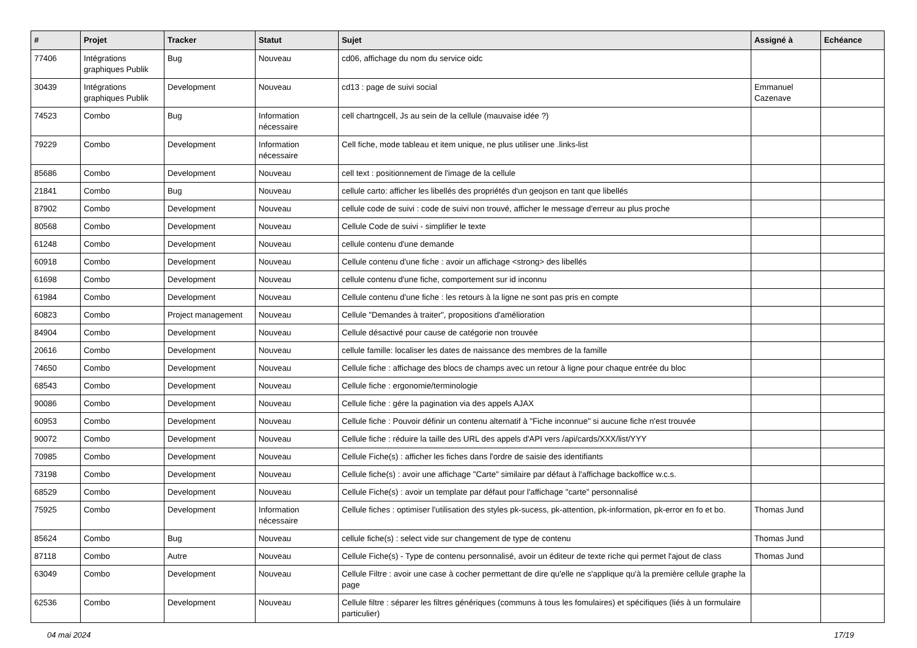| # | Projet | Tracker | Statut | Sujet | Assigné à | Echéance |
| --- | --- | --- | --- | --- | --- | --- |
| 77406 | Intégrations graphiques Publik | Bug | Nouveau | cd06, affichage du nom du service oidc | | |
| 30439 | Intégrations graphiques Publik | Development | Nouveau | cd13 : page de suivi social | Emmanuel Cazenave | |
| 74523 | Combo | Bug | Information nécessaire | cell chartngcell, Js au sein de la cellule (mauvaise idée ?) | | |
| 79229 | Combo | Development | Information nécessaire | Cell fiche, mode tableau et item unique, ne plus utiliser une .links-list | | |
| 85686 | Combo | Development | Nouveau | cell text : positionnement de l'image de la cellule | | |
| 21841 | Combo | Bug | Nouveau | cellule carto: afficher les libellés des propriétés d'un geojson en tant que libellés | | |
| 87902 | Combo | Development | Nouveau | cellule code de suivi : code de suivi non trouvé, afficher le message d'erreur au plus proche | | |
| 80568 | Combo | Development | Nouveau | Cellule Code de suivi - simplifier le texte | | |
| 61248 | Combo | Development | Nouveau | cellule contenu d'une demande | | |
| 60918 | Combo | Development | Nouveau | Cellule contenu d'une fiche : avoir un affichage <strong> des libellés | | |
| 61698 | Combo | Development | Nouveau | cellule contenu d'une fiche, comportement sur id inconnu | | |
| 61984 | Combo | Development | Nouveau | Cellule contenu d'une fiche : les retours à la ligne ne sont pas pris en compte | | |
| 60823 | Combo | Project management | Nouveau | Cellule "Demandes à traiter", propositions d'amélioration | | |
| 84904 | Combo | Development | Nouveau | Cellule désactivé pour cause de catégorie non trouvée | | |
| 20616 | Combo | Development | Nouveau | cellule famille: localiser les dates de naissance des membres de la famille | | |
| 74650 | Combo | Development | Nouveau | Cellule fiche : affichage des blocs de champs avec un retour à ligne pour chaque entrée du bloc | | |
| 68543 | Combo | Development | Nouveau | Cellule fiche : ergonomie/terminologie | | |
| 90086 | Combo | Development | Nouveau | Cellule fiche : gére la pagination via des appels AJAX | | |
| 60953 | Combo | Development | Nouveau | Cellule fiche : Pouvoir définir un contenu alternatif à "Fiche inconnue" si aucune fiche n'est trouvée | | |
| 90072 | Combo | Development | Nouveau | Cellule fiche : réduire la taille des URL des appels d'API vers /api/cards/XXX/list/YYY | | |
| 70985 | Combo | Development | Nouveau | Cellule Fiche(s) : afficher les fiches dans l'ordre de saisie des identifiants | | |
| 73198 | Combo | Development | Nouveau | Cellule fiche(s) : avoir une affichage "Carte" similaire par défaut à l'affichage backoffice w.c.s. | | |
| 68529 | Combo | Development | Nouveau | Cellule Fiche(s) : avoir un template par défaut pour l'affichage "carte" personnalisé | | |
| 75925 | Combo | Development | Information nécessaire | Cellule fiches : optimiser l'utilisation des styles pk-sucess, pk-attention, pk-information, pk-error en fo et bo. | Thomas Jund | |
| 85624 | Combo | Bug | Nouveau | cellule fiche(s) : select vide sur changement de type de contenu | Thomas Jund | |
| 87118 | Combo | Autre | Nouveau | Cellule Fiche(s) - Type de contenu personnalisé, avoir un éditeur de texte riche qui permet l'ajout de class | Thomas Jund | |
| 63049 | Combo | Development | Nouveau | Cellule Filtre : avoir une case à cocher permettant de dire qu'elle ne s'applique qu'à la première cellule graphe la page | | |
| 62536 | Combo | Development | Nouveau | Cellule filtre : séparer les filtres génériques (communs à tous les fomulaires) et spécifiques (liés à un formulaire particulier) | | |
04 mai 2024 17/19